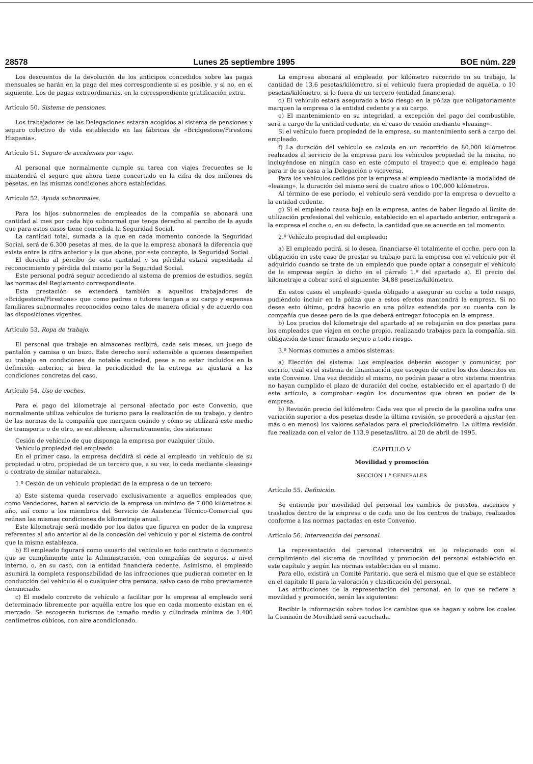28578 Lunes 25 septiembre 1995 BOE núm. 229
Los descuentos de la devolución de los anticipos concedidos sobre las pagas mensuales se harán en la paga del mes correspondiente si es posible, y si no, en el siguiente. Los de pagas extraordinarias, en la correspondiente gratificación extra.
Artículo 50. Sistema de pensiones.
Los trabajadores de las Delegaciones estarán acogidos al sistema de pensiones y seguro colectivo de vida establecido en las fábricas de «Bridgestone/Firestone Hispania».
Artículo 51. Seguro de accidentes por viaje.
Al personal que normalmente cumple su tarea con viajes frecuentes se le mantendrá el seguro que ahora tiene concertado en la cifra de dos millones de pesetas, en las mismas condiciones ahora establecidas.
Artículo 52. Ayuda subnormales.
Para los hijos subnormales de empleados de la compañía se abonará una cantidad al mes por cada hijo subnormal que tenga derecho al percibo de la ayuda que para estos casos tiene concedida la Seguridad Social.
La cantidad total, sumada a la que en cada momento concede la Seguridad Social, será de 6.300 pesetas al mes, de la que la empresa abonará la diferencia que exista entre la cifra anterior y la que abone, por este concepto, la Seguridad Social.
El derecho al percibo de esta cantidad y su pérdida estará supeditada al reconocimiento y pérdida del mismo por la Seguridad Social.
Este personal podrá seguir accediendo al sistema de premios de estudios, según las normas del Reglamento correspondiente.
Esta prestación se extenderá también a aquellos trabajadores de «Bridgestone/Firestone» que como padres o tutores tengan a su cargo y expensas familiares subnormales reconocidos como tales de manera oficial y de acuerdo con las disposiciones vigentes.
Artículo 53. Ropa de trabajo.
El personal que trabaje en almacenes recibirá, cada seis meses, un juego de pantalón y camisa o un buzo. Este derecho será extensible a quienes desempeñen su trabajo en condiciones de notable suciedad, pese a no estar incluidos en la definición anterior, si bien la periodicidad de la entrega se ajustará a las condiciones concretas del caso.
Artículo 54. Uso de coches.
Para el pago del kilometraje al personal afectado por este Convenio, que normalmente utiliza vehículos de turismo para la realización de su trabajo, y dentro de las normas de la compañía que marquen cuándo y cómo se utilizará este medio de transporte o de otro, se establecen, alternativamente, dos sistemas:
Cesión de vehículo de que disponga la empresa por cualquier título.
Vehículo propiedad del empleado.
En el primer caso, la empresa decidirá si cede al empleado un vehículo de su propiedad u otro, propiedad de un tercero que, a su vez, lo ceda mediante «leasing» o contrato de similar naturaleza.
1.º Cesión de un vehículo propiedad de la empresa o de un tercero:
a) Este sistema queda reservado exclusivamente a aquellos empleados que, como Vendedores, hacen al servicio de la empresa un mínimo de 7.000 kilómetros al año, así como a los miembros del Servicio de Asistencia Técnico-Comercial que reúnan las mismas condiciones de kilometraje anual.
Este kilometraje será medido por los datos que figuren en poder de la empresa referentes al año anterior al de la concesión del vehículo y por el sistema de control que la misma establezca.
b) El empleado figurará como usuario del vehículo en todo contrato o documento que se cumplimente ante la Administración, con compañías de seguros, a nivel interno, o, en su caso, con la entidad financiera cedente. Asimismo, el empleado asumirá la completa responsabilidad de las infracciones que pudieran cometer en la conducción del vehículo él o cualquier otra persona, salvo caso de robo previamente denunciado.
c) El modelo concreto de vehículo a facilitar por la empresa al empleado será determinado libremente por aquélla entre los que en cada momento existan en el mercado. Se escogerán turismos de tamaño medio y cilindrada mínima de 1.400 centímetros cúbicos, con aire acondicionado.
La empresa abonará al empleado, por kilómetro recorrido en su trabajo, la cantidad de 13,6 pesetas/kilómetro, si el vehículo fuera propiedad de aquélla, o 10 pesetas/kilómetro, si lo fuera de un tercero (entidad financiera).
d) El vehículo estará asegurado a todo riesgo en la póliza que obligatoriamente marquen la empresa o la entidad cedente y a su cargo.
e) El mantenimiento en su integridad, a excepción del pago del combustible, será a cargo de la entidad cedente, en el caso de cesión mediante «leasing».
Si el vehículo fuera propiedad de la empresa, su mantenimiento será a cargo del empleado.
f) La duración del vehículo se calcula en un recorrido de 80.000 kilómetros realizados al servicio de la empresa para los vehículos propiedad de la misma, no incluyéndose en ningún caso en este cómputo el trayecto que el empleado haga para ir de su casa a la Delegación o viceversa.
Para los vehículos cedidos por la empresa al empleado mediante la modalidad de «leasing», la duración del mismo será de cuatro años o 100.000 kilómetros.
Al término de ese período, el vehículo será vendido por la empresa o devuelto a la entidad cedente.
g) Si el empleado causa baja en la empresa, antes de haber llegado al límite de utilización profesional del vehículo, establecido en el apartado anterior, entregará a la empresa el coche o, en su defecto, la cantidad que se acuerde en tal momento.
2.º Vehículo propiedad del empleado:
a) El empleado podrá, si lo desea, financiarse él totalmente el coche, pero con la obligación en este caso de prestar su trabajo para la empresa con el vehículo por él adquirido cuando se trate de un empleado que puede optar a conseguir el vehículo de la empresa según lo dicho en el párrafo 1.º del apartado a). El precio del kilometraje a cobrar será el siguiente: 34,88 pesetas/kilómetro.
En estos casos el empleado queda obligado a asegurar su coche a todo riesgo, pudiéndolo incluir en la póliza que a estos efectos mantendrá la empresa. Si no desea esto último, podrá hacerlo en una póliza extendida por su cuenta con la compañía que desee pero de la que deberá entregar fotocopia en la empresa.
b) Los precios del kilometraje del apartado a) se rebajarán en dos pesetas para los empleados que viajen en coche propio, realizando trabajos para la compañía, sin obligación de tener firmado seguro a todo riesgo.
3.º Normas comunes a ambos sistemas:
a) Elección del sistema: Los empleados deberán escoger y comunicar, por escrito, cuál es el sistema de financiación que escogen de entre los dos descritos en este Convenio. Una vez decidido el mismo, no podrán pasar a otro sistema mientras no hayan cumplido el plazo de duración del coche, establecido en el apartado f) de este artículo, a comprobar según los documentos que obren en poder de la empresa.
b) Revisión precio del kilómetro: Cada vez que el precio de la gasolina sufra una variación superior a dos pesetas desde la última revisión, se procederá a ajustar (en más o en menos) los valores señalados para el precio/kilómetro. La última revisión fue realizada con el valor de 113,9 pesetas/litro, al 20 de abril de 1995.
CAPITULO V
Movilidad y promoción
SECCIÓN 1.ª GENERALES
Artículo 55. Definición.
Se entiende por movilidad del personal los cambios de puestos, ascensos y traslados dentro de la empresa o de cada uno de los centros de trabajo, realizados conforme a las normas pactadas en este Convenio.
Artículo 56. Intervención del personal.
La representación del personal intervendrá en lo relacionado con el cumplimiento del sistema de movilidad y promoción del personal establecido en este capítulo y según las normas establecidas en el mismo.
Para ello, existirá un Comité Paritario, que será el mismo que el que se establece en el capítulo II para la valoración y clasificación del personal.
Las atribuciones de la representación del personal, en lo que se refiere a movilidad y promoción, serán las siguientes:
Recibir la información sobre todos los cambios que se hagan y sobre los cuales la Comisión de Movilidad será escuchada.